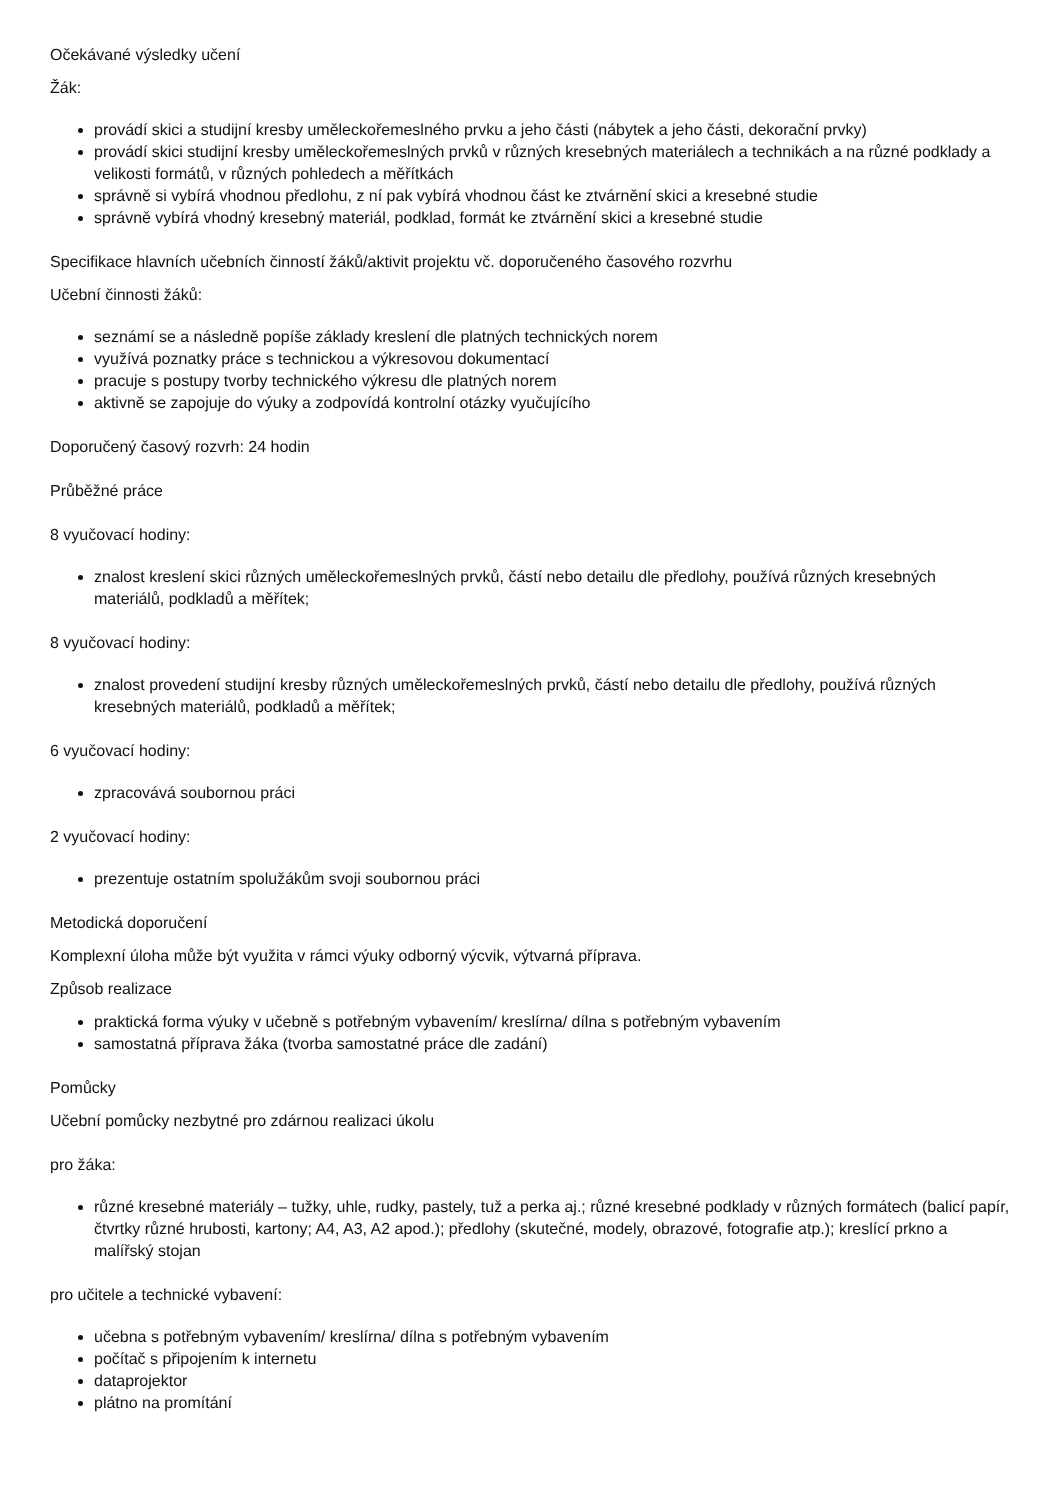Očekávané výsledky učení
Žák:
provádí skici a studijní kresby uměleckořemeslného prvku a jeho části (nábytek a jeho části, dekorační prvky)
provádí skici studijní kresby uměleckořemeslných prvků v různých kresebných materiálech a technikách a na různé podklady a velikosti formátů, v různých pohledech a měřítkách
správně si vybírá vhodnou předlohu, z ní pak vybírá vhodnou část ke ztvárnění skici a kresebné studie
správně vybírá vhodný kresebný materiál, podklad, formát ke ztvárnění skici a kresebné studie
Specifikace hlavních učebních činností žáků/aktivit projektu vč. doporučeného časového rozvrhu
Učební činnosti žáků:
seznámí se a následně popíše základy kreslení dle platných technických norem
využívá poznatky práce s technickou a výkresovou dokumentací
pracuje s postupy tvorby technického výkresu dle platných norem
aktivně se zapojuje do výuky a zodpovídá kontrolní otázky vyučujícího
Doporučený časový rozvrh: 24 hodin
Průběžné práce
8 vyučovací hodiny:
znalost kreslení skici různých uměleckořemeslných prvků, částí nebo detailu dle předlohy, používá různých kresebných materiálů, podkladů a měřítek;
8 vyučovací hodiny:
znalost provedení studijní kresby různých uměleckořemeslných prvků, částí nebo detailu dle předlohy, používá různých kresebných materiálů, podkladů a měřítek;
6 vyučovací hodiny:
zpracovává soubornou práci
2 vyučovací hodiny:
prezentuje ostatním spolužákům svoji soubornou práci
Metodická doporučení
Komplexní úloha může být využita v rámci výuky odborný výcvik, výtvarná příprava.
Způsob realizace
praktická forma výuky v učebně s potřebným vybavením/ kreslírna/ dílna s potřebným vybavením
samostatná příprava žáka (tvorba samostatné práce dle zadání)
Pomůcky
Učební pomůcky nezbytné pro zdárnou realizaci úkolu
pro žáka:
různé kresebné materiály – tužky, uhle, rudky, pastely, tuž a perka aj.; různé kresebné podklady v různých formátech (balicí papír, čtvrtky různé hrubosti, kartony; A4, A3, A2 apod.); předlohy (skutečné, modely, obrazové, fotografie atp.); kreslící prkno a malířský stojan
pro učitele a technické vybavení:
učebna s potřebným vybavením/ kreslírna/ dílna s potřebným vybavením
počítač s připojením k internetu
dataprojektor
plátno na promítání